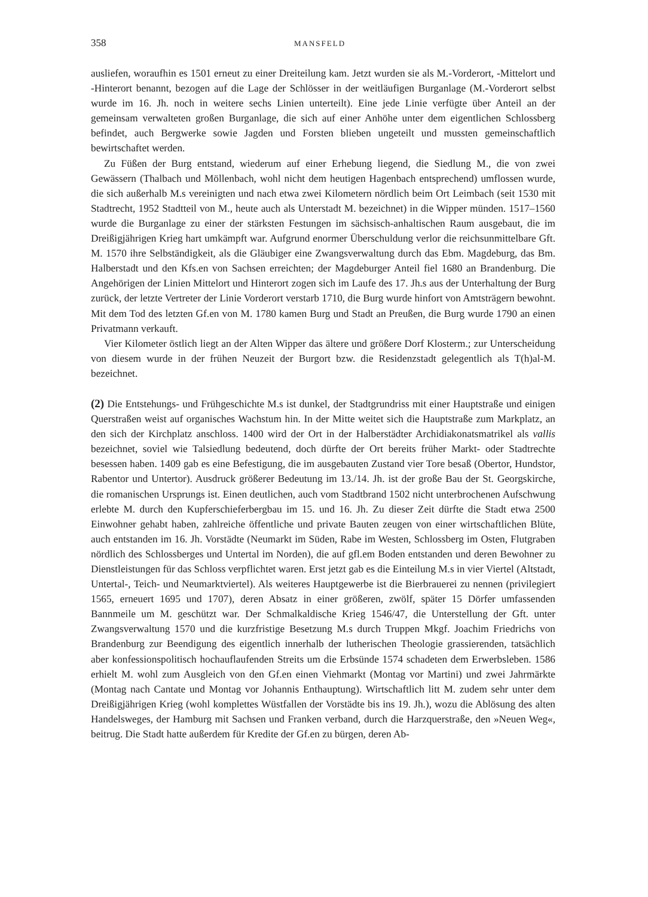358 MANSFELD
ausliefen, woraufhin es 1501 erneut zu einer Dreiteilung kam. Jetzt wurden sie als M.-Vorderort, -Mittelort und -Hinterort benannt, bezogen auf die Lage der Schlösser in der weitläufigen Burganlage (M.-Vorderort selbst wurde im 16. Jh. noch in weitere sechs Linien unterteilt). Eine jede Linie verfügte über Anteil an der gemeinsam verwalteten großen Burganlage, die sich auf einer Anhöhe unter dem eigentlichen Schlossberg befindet, auch Bergwerke sowie Jagden und Forsten blieben ungeteilt und mussten gemeinschaftlich bewirtschaftet werden.
Zu Füßen der Burg entstand, wiederum auf einer Erhebung liegend, die Siedlung M., die von zwei Gewässern (Thalbach und Möllenbach, wohl nicht dem heutigen Hagenbach entsprechend) umflossen wurde, die sich außerhalb M.s vereinigten und nach etwa zwei Kilometern nördlich beim Ort Leimbach (seit 1530 mit Stadtrecht, 1952 Stadtteil von M., heute auch als Unterstadt M. bezeichnet) in die Wipper münden. 1517–1560 wurde die Burganlage zu einer der stärksten Festungen im sächsisch-anhaltischen Raum ausgebaut, die im Dreißigjährigen Krieg hart umkämpft war. Aufgrund enormer Überschuldung verlor die reichsunmittelbare Gft. M. 1570 ihre Selbständigkeit, als die Gläubiger eine Zwangsverwaltung durch das Ebm. Magdeburg, das Bm. Halberstadt und den Kfs.en von Sachsen erreichten; der Magdeburger Anteil fiel 1680 an Brandenburg. Die Angehörigen der Linien Mittelort und Hinterort zogen sich im Laufe des 17. Jh.s aus der Unterhaltung der Burg zurück, der letzte Vertreter der Linie Vorderort verstarb 1710, die Burg wurde hinfort von Amtsträgern bewohnt. Mit dem Tod des letzten Gf.en von M. 1780 kamen Burg und Stadt an Preußen, die Burg wurde 1790 an einen Privatmann verkauft.
Vier Kilometer östlich liegt an der Alten Wipper das ältere und größere Dorf Klosterm.; zur Unterscheidung von diesem wurde in der frühen Neuzeit der Burgort bzw. die Residenzstadt gelegentlich als T(h)al-M. bezeichnet.
(2) Die Entstehungs- und Frühgeschichte M.s ist dunkel, der Stadtgrundriss mit einer Hauptstraße und einigen Querstraßen weist auf organisches Wachstum hin. In der Mitte weitet sich die Hauptstraße zum Markplatz, an den sich der Kirchplatz anschloss. 1400 wird der Ort in der Halberstädter Archidiakonatsmatrikel als vallis bezeichnet, soviel wie Talsiedlung bedeutend, doch dürfte der Ort bereits früher Markt- oder Stadtrechte besessen haben. 1409 gab es eine Befestigung, die im ausgebauten Zustand vier Tore besaß (Obertor, Hundstor, Rabentor und Untertor). Ausdruck größerer Bedeutung im 13./14. Jh. ist der große Bau der St. Georgskirche, die romanischen Ursprungs ist. Einen deutlichen, auch vom Stadtbrand 1502 nicht unterbrochenen Aufschwung erlebte M. durch den Kupferschieferbergbau im 15. und 16. Jh. Zu dieser Zeit dürfte die Stadt etwa 2500 Einwohner gehabt haben, zahlreiche öffentliche und private Bauten zeugen von einer wirtschaftlichen Blüte, auch entstanden im 16. Jh. Vorstädte (Neumarkt im Süden, Rabe im Westen, Schlossberg im Osten, Flutgraben nördlich des Schlossberges und Untertal im Norden), die auf gfl.em Boden entstanden und deren Bewohner zu Dienstleistungen für das Schloss verpflichtet waren. Erst jetzt gab es die Einteilung M.s in vier Viertel (Altstadt, Untertal-, Teich- und Neumarktviertel). Als weiteres Hauptgewerbe ist die Bierbrauerei zu nennen (privilegiert 1565, erneuert 1695 und 1707), deren Absatz in einer größeren, zwölf, später 15 Dörfer umfassenden Bannmeile um M. geschützt war. Der Schmalkaldische Krieg 1546/47, die Unterstellung der Gft. unter Zwangsverwaltung 1570 und die kurzfristige Besetzung M.s durch Truppen Mkgf. Joachim Friedrichs von Brandenburg zur Beendigung des eigentlich innerhalb der lutherischen Theologie grassierenden, tatsächlich aber konfessionspolitisch hochauflaufenden Streits um die Erbsünde 1574 schadeten dem Erwerbsleben. 1586 erhielt M. wohl zum Ausgleich von den Gf.en einen Viehmarkt (Montag vor Martini) und zwei Jahrmärkte (Montag nach Cantate und Montag vor Johannis Enthauptung). Wirtschaftlich litt M. zudem sehr unter dem Dreißigjährigen Krieg (wohl komplettes Wüstfallen der Vorstädte bis ins 19. Jh.), wozu die Ablösung des alten Handelsweges, der Hamburg mit Sachsen und Franken verband, durch die Harzquerstraße, den »Neuen Weg«, beitrug. Die Stadt hatte außerdem für Kredite der Gf.en zu bürgen, deren Ab-